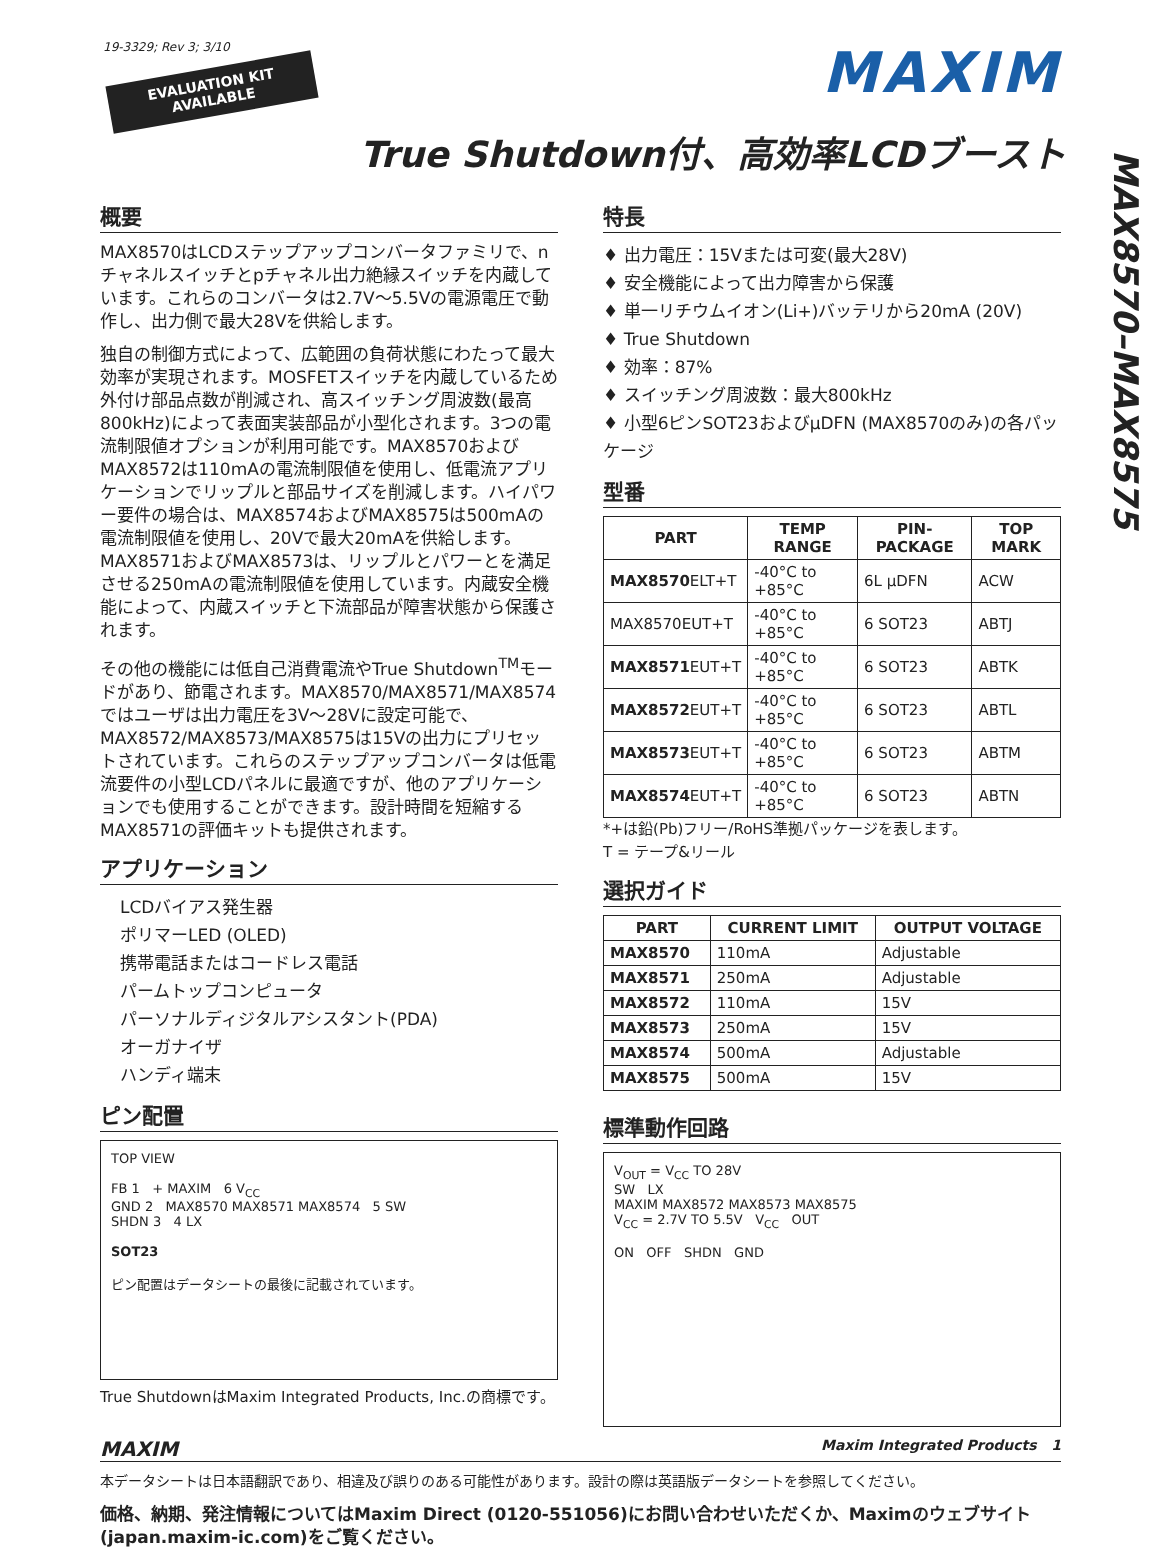19-3329; Rev 3; 3/10
EVALUATION KIT
AVAILABLE
MAXIM
True Shutdown付、高効率LCDブースト
MAX8570–MAX8575
概要
MAX8570はLCDステップアップコンバータファミリで、nチャネルスイッチとpチャネル出力絶縁スイッチを内蔵しています。これらのコンバータは2.7V～5.5Vの電源電圧で動作し、出力側で最大28Vを供給します。
独自の制御方式によって、広範囲の負荷状態にわたって最大効率が実現されます。MOSFETスイッチを内蔵しているため外付け部品点数が削減され、高スイッチング周波数(最高800kHz)によって表面実装部品が小型化されます。3つの電流制限値オプションが利用可能です。MAX8570およびMAX8572は110mAの電流制限値を使用し、低電流アプリケーションでリップルと部品サイズを削減します。ハイパワー要件の場合は、MAX8574およびMAX8575は500mAの電流制限値を使用し、20Vで最大20mAを供給します。MAX8571およびMAX8573は、リップルとパワーとを満足させる250mAの電流制限値を使用しています。内蔵安全機能によって、内蔵スイッチと下流部品が障害状態から保護されます。
その他の機能には低自己消費電流やTrue Shutdown<sup>TM</sup>モードがあり、節電されます。MAX8570/MAX8571/MAX8574ではユーザは出力電圧を3V～28Vに設定可能で、MAX8572/MAX8573/MAX8575は15Vの出力にプリセットされています。これらのステップアップコンバータは低電流要件の小型LCDパネルに最適ですが、他のアプリケーションでも使用することができます。設計時間を短縮するMAX8571の評価キットも提供されます。
アプリケーション
LCDバイアス発生器
ポリマーLED (OLED)
携帯電話またはコードレス電話
パームトップコンピュータ
パーソナルディジタルアシスタント(PDA)
オーガナイザ
ハンディ端末
ピン配置
TOP VIEW
FB 1 + MAXIM 6 V<sub>CC</sub>
GND 2 MAX8570 MAX8571 MAX8574 5 SW
SHDN 3 4 LX
SOT23
ピン配置はデータシートの最後に記載されています。
True ShutdownはMaxim Integrated Products, Inc.の商標です。
特長
♦ 出力電圧：15Vまたは可変(最大28V)
♦ 安全機能によって出力障害から保護
♦ 単一リチウムイオン(Li+)バッテリから20mA (20V)
♦ True Shutdown
♦ 効率：87%
♦ スイッチング周波数：最大800kHz
♦ 小型6ピンSOT23およびµDFN (MAX8570のみ)の各パッケージ
型番
| PART | TEMP RANGE | PIN-PACKAGE | TOP MARK |
| --- | --- | --- | --- |
| MAX8570 ELT+T | -40°C to +85°C | 6L µDFN | ACW |
| MAX8570EUT+T | -40°C to +85°C | 6 SOT23 | ABTJ |
| MAX8571 EUT+T | -40°C to +85°C | 6 SOT23 | ABTK |
| MAX8572 EUT+T | -40°C to +85°C | 6 SOT23 | ABTL |
| MAX8573 EUT+T | -40°C to +85°C | 6 SOT23 | ABTM |
| MAX8574 EUT+T | -40°C to +85°C | 6 SOT23 | ABTN |
*+は鉛(Pb)フリー/RoHS準拠パッケージを表します。
T = テープ&リール
選択ガイド
| PART | CURRENT LIMIT | OUTPUT VOLTAGE |
| --- | --- | --- |
| MAX8570 | 110mA | Adjustable |
| MAX8571 | 250mA | Adjustable |
| MAX8572 | 110mA | 15V |
| MAX8573 | 250mA | 15V |
| MAX8574 | 500mA | Adjustable |
| MAX8575 | 500mA | 15V |
標準動作回路
V<sub>OUT</sub> = V<sub>CC</sub> TO 28V
SW LX
MAXIM MAX8572 MAX8573 MAX8575
V<sub>CC</sub> = 2.7V TO 5.5V V<sub>CC</sub> OUT
ON OFF SHDN GND
MAXIM Maxim Integrated Products 1
本データシートは日本語翻訳であり、相違及び誤りのある可能性があります。設計の際は英語版データシートを参照してください。
価格、納期、発注情報についてはMaxim Direct (0120-551056)にお問い合わせいただくか、Maximのウェブサイト(japan.maxim-ic.com)をご覧ください。